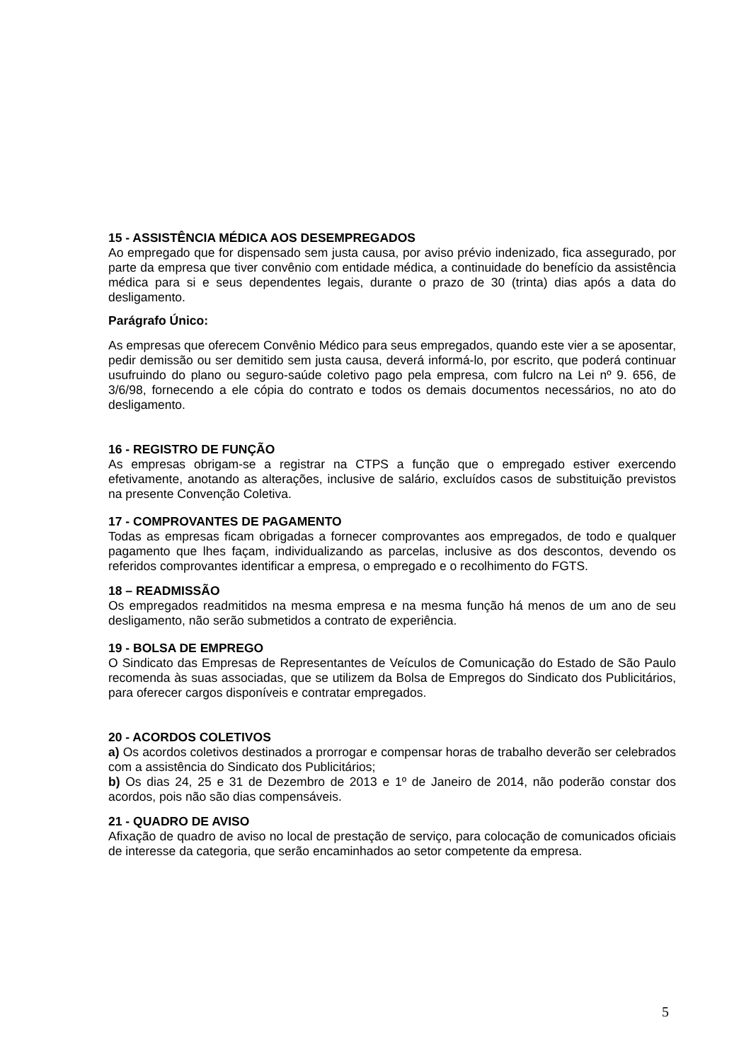15 - ASSISTÊNCIA MÉDICA AOS DESEMPREGADOS
Ao empregado que for dispensado sem justa causa, por aviso prévio indenizado, fica assegurado, por parte da empresa que tiver convênio com entidade médica, a continuidade do benefício da assistência médica para si e seus dependentes legais, durante o prazo de 30 (trinta) dias após a data do desligamento.
Parágrafo Único:
As empresas que oferecem Convênio Médico para seus empregados, quando este vier a se aposentar, pedir demissão ou ser demitido sem justa causa, deverá informá-lo, por escrito, que poderá continuar usufruindo do plano ou seguro-saúde coletivo pago pela empresa, com fulcro na Lei nº 9. 656, de 3/6/98, fornecendo a ele cópia do contrato e todos os demais documentos necessários, no ato do desligamento.
16 - REGISTRO DE FUNÇÃO
As empresas obrigam-se a registrar na CTPS a função que o empregado estiver exercendo efetivamente, anotando as alterações, inclusive de salário, excluídos casos de substituição previstos na presente Convenção Coletiva.
17 - COMPROVANTES DE PAGAMENTO
Todas as empresas ficam obrigadas a fornecer comprovantes aos empregados, de todo e qualquer pagamento que lhes façam, individualizando as parcelas, inclusive as dos descontos, devendo os referidos comprovantes identificar a empresa, o empregado e o recolhimento do FGTS.
18 – READMISSÃO
Os empregados readmitidos na mesma empresa e na mesma função há menos de um ano de seu desligamento, não serão submetidos a contrato de experiência.
19 - BOLSA DE EMPREGO
O Sindicato das Empresas de Representantes de Veículos de Comunicação do Estado de São Paulo recomenda às suas associadas, que se utilizem da Bolsa de Empregos do Sindicato dos Publicitários, para oferecer cargos disponíveis e contratar empregados.
20 - ACORDOS COLETIVOS
a) Os acordos coletivos destinados a prorrogar e compensar horas de trabalho deverão ser celebrados com a assistência do Sindicato dos Publicitários;
b) Os dias 24, 25 e 31 de Dezembro de 2013 e 1º de Janeiro de 2014, não poderão constar dos acordos, pois não são dias compensáveis.
21 - QUADRO DE AVISO
Afixação de quadro de aviso no local de prestação de serviço, para colocação de comunicados oficiais de interesse da categoria, que serão encaminhados ao setor competente da empresa.
5